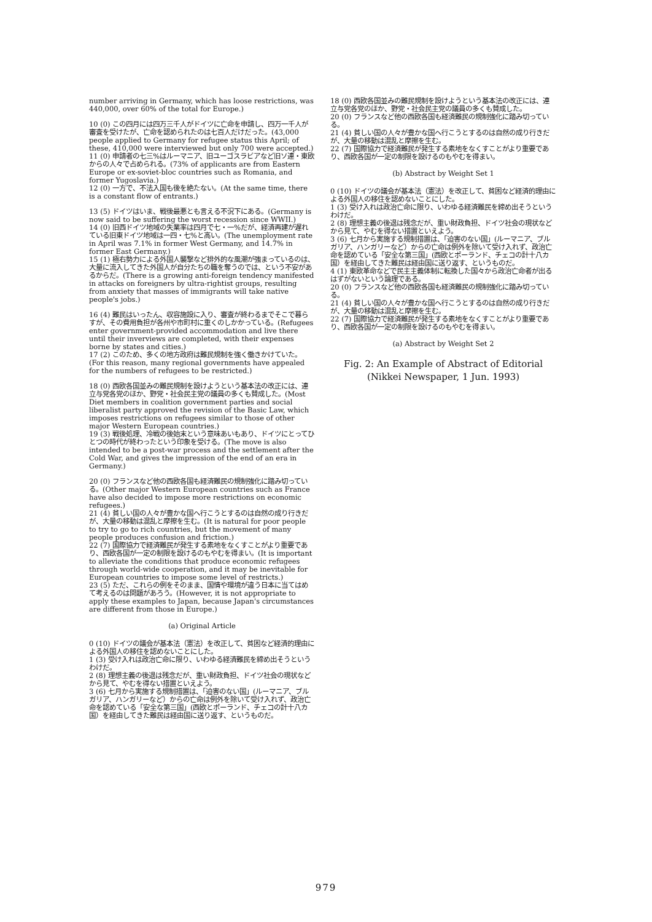number arriving in Germany, which has loose restrictions, was 440,000, over 60% of the total for Europe.)
10 (0) この四月には四万三千人がドイツに亡命を申請し、四万一千人が審査を受けたが、亡命を認められたのは七百人だけだった。(43,000 people applied to Germany for refugee status this April; of these, 410,000 were interviewed but only 700 were accepted.)
11 (0) 申請者の七三%はルーマニア、旧ユーゴスラビアなど旧ソ連・東欧からの人々で占められる。(73% of applicants are from Eastern Europe or ex-soviet-bloc countries such as Romania, and former Yugoslavia.)
12 (0) 一方で、不法入国も後を絶たない。(At the same time, there is a constant flow of entrants.)
13 (5) ドイツはいま、戦後最悪とも言える不況下にある。(Germany is now said to be suffering the worst recession since WWII.)
14 (0) 旧西ドイツ地域の失業率は四月で七・一%だが、経済再建が遅れている旧東ドイツ地域は一四・七%と高い。(The unemployment rate in April was 7.1% in former West Germany, and 14.7% in former East Germany.)
15 (1) 極右勢力による外国人襲撃など排外的な風潮が強まっているのは、大量に流入してきた外国人が自分たちの職を奪うのでは、という不安があるからだ。(There is a growing anti-foreign tendency manifested in attacks on foreigners by ultra-rightist groups, resulting from anxiety that masses of immigrants will take native people's jobs.)
16 (4) 難民はいったん、収容施設に入り、審査が終わるまでそこで暮らすが、その費用負担が各州や市町村に重くのしかかっている。(Refugees enter government-provided accommodation and live there until their inverviews are completed, with their expenses borne by states and cities.)
17 (2) このため、多くの地方政府は難民規制を強く働きかけていた。(For this reason, many regional governments have appealed for the numbers of refugees to be restricted.)
18 (0) 西欧各国並みの難民規制を設けようという基本法の改正には、連立与党各党のほか、野党・社会民主党の議員の多くも賛成した。(Most Diet members in coalition government parties and social liberalist party approved the revision of the Basic Law, which imposes restrictions on refugees similar to those of other major Western European countries.)
19 (3) 戦後処理、冷戦の後始末という意味あいもあり、ドイツにとってひとつの時代が終わったという印象を受ける。(The move is also intended to be a post-war process and the settlement after the Cold War, and gives the impression of the end of an era in Germany.)
20 (0) フランスなど他の西欧各国も経済難民の規制強化に踏み切っている。(Other major Western European countries such as France have also decided to impose more restrictions on economic refugees.)
21 (4) 貧しい国の人々が豊かな国へ行こうとするのは自然の成り行きだが、大量の移動は混乱と摩擦を生む。(It is natural for poor people to try to go to rich countries, but the movement of many people produces confusion and friction.)
22 (7) 国際協力で経済難民が発生する素地をなくすことがより重要であり、西欧各国が一定の制限を設けるのもやむを得まい。(It is important to alleviate the conditions that produce economic refugees through world-wide cooperation, and it may be inevitable for European countries to impose some level of restricts.)
23 (5) ただ、これらの例をそのまま、国情や環境が違う日本に当てはめて考えるのは問題があろう。(However, it is not appropriate to apply these examples to Japan, because Japan's circumstances are different from those in Europe.)
(a) Original Article
0 (10) ドイツの議会が基本法（憲法）を改正して、貧困など経済的理由による外国人の移住を認めないことにした。
1 (3) 受け入れは政治亡命に限り、いわゆる経済難民を締め出そうというわけだ。
2 (8) 理想主義の後退は残念だが、重い財政負担、ドイツ社会の現状などから見て、やむを得ない措置といえよう。
3 (6) 七月から実施する規制措置は、「迫害のない国」(ルーマニア、ブルガリア、ハンガリーなど）からの亡命は例外を除いて受け入れず、政治亡命を認めている「安全な第三国」(西欧とポーランド、チェコの計十八カ国）を経由してきた難民は経由国に送り返す、というものだ。
18 (0) 西欧各国並みの難民規制を設けようという基本法の改正には、連立与党各党のほか、野党・社会民主党の議員の多くも賛成した。
20 (0) フランスなど他の西欧各国も経済難民の規制強化に踏み切っている。
21 (4) 貧しい国の人々が豊かな国へ行こうとするのは自然の成り行きだが、大量の移動は混乱と摩擦を生む。
22 (7) 国際協力で経済難民が発生する素地をなくすことがより重要であり、西欧各国が一定の制限を設けるのもやむを得まい。
(b) Abstract by Weight Set 1
0 (10) ドイツの議会が基本法（憲法）を改正して、貧困など経済的理由による外国人の移住を認めないことにした。
1 (3) 受け入れは政治亡命に限り、いわゆる経済難民を締め出そうというわけだ。
2 (8) 理想主義の後退は残念だが、重い財政負担、ドイツ社会の現状などから見て、やむを得ない措置といえよう。
3 (6) 七月から実施する規制措置は、「迫害のない国」(ルーマニア、ブルガリア、ハンガリーなど）からの亡命は例外を除いて受け入れず、政治亡命を認めている「安全な第三国」(西欧とポーランド、チェコの計十八カ国）を経由してきた難民は経由国に送り返す、というものだ。
4 (1) 東欧革命などで民主主義体制に転換した国々から政治亡命者が出るはずがないという論理である。
20 (0) フランスなど他の西欧各国も経済難民の規制強化に踏み切っている。
21 (4) 貧しい国の人々が豊かな国へ行こうとするのは自然の成り行きだが、大量の移動は混乱と摩擦を生む。
22 (7) 国際協力で経済難民が発生する素地をなくすことがより重要であり、西欧各国が一定の制限を設けるのもやむを得まい。
(a) Abstract by Weight Set 2
Fig. 2: An Example of Abstract of Editorial
(Nikkei Newspaper, 1 Jun. 1993)
979